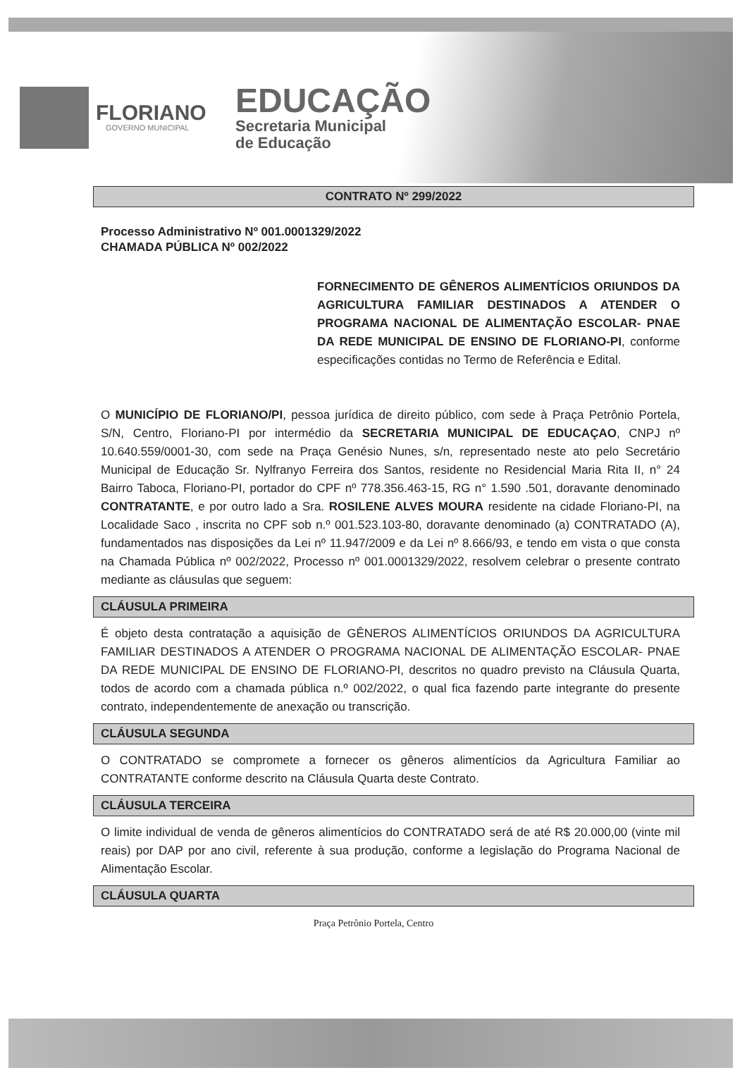FLORIANO
GOVERNO MUNICIPAL
EDUCAÇÃO
Secretaria Municipal
de Educação
CONTRATO Nº 299/2022
Processo Administrativo Nº 001.0001329/2022
CHAMADA PÚBLICA Nº 002/2022
FORNECIMENTO DE GÊNEROS ALIMENTÍCIOS ORIUNDOS DA AGRICULTURA FAMILIAR DESTINADOS A ATENDER O PROGRAMA NACIONAL DE ALIMENTAÇÃO ESCOLAR- PNAE DA REDE MUNICIPAL DE ENSINO DE FLORIANO-PI, conforme especificações contidas no Termo de Referência e Edital.
O MUNICÍPIO DE FLORIANO/PI, pessoa jurídica de direito público, com sede à Praça Petrônio Portela, S/N, Centro, Floriano-PI por intermédio da SECRETARIA MUNICIPAL DE EDUCAÇAO, CNPJ nº 10.640.559/0001-30, com sede na Praça Genésio Nunes, s/n, representado neste ato pelo Secretário Municipal de Educação Sr. Nylfranyo Ferreira dos Santos, residente no Residencial Maria Rita II, n° 24 Bairro Taboca, Floriano-PI, portador do CPF nº 778.356.463-15, RG n° 1.590 .501, doravante denominado CONTRATANTE, e por outro lado a Sra. ROSILENE ALVES MOURA residente na cidade Floriano-PI, na Localidade Saco , inscrita no CPF sob n.º 001.523.103-80, doravante denominado (a) CONTRATADO (A), fundamentados nas disposições da Lei nº 11.947/2009 e da Lei nº 8.666/93, e tendo em vista o que consta na Chamada Pública nº 002/2022, Processo nº 001.0001329/2022, resolvem celebrar o presente contrato mediante as cláusulas que seguem:
CLÁUSULA PRIMEIRA
É objeto desta contratação a aquisição de GÊNEROS ALIMENTÍCIOS ORIUNDOS DA AGRICULTURA FAMILIAR DESTINADOS A ATENDER O PROGRAMA NACIONAL DE ALIMENTAÇÃO ESCOLAR- PNAE DA REDE MUNICIPAL DE ENSINO DE FLORIANO-PI, descritos no quadro previsto na Cláusula Quarta, todos de acordo com a chamada pública n.º 002/2022, o qual fica fazendo parte integrante do presente contrato, independentemente de anexação ou transcrição.
CLÁUSULA SEGUNDA
O CONTRATADO se compromete a fornecer os gêneros alimentícios da Agricultura Familiar ao CONTRATANTE conforme descrito na Cláusula Quarta deste Contrato.
CLÁUSULA TERCEIRA
O limite individual de venda de gêneros alimentícios do CONTRATADO será de até R$ 20.000,00 (vinte mil reais) por DAP por ano civil, referente à sua produção, conforme a legislação do Programa Nacional de Alimentação Escolar.
CLÁUSULA QUARTA
Praça Petrônio Portela, Centro